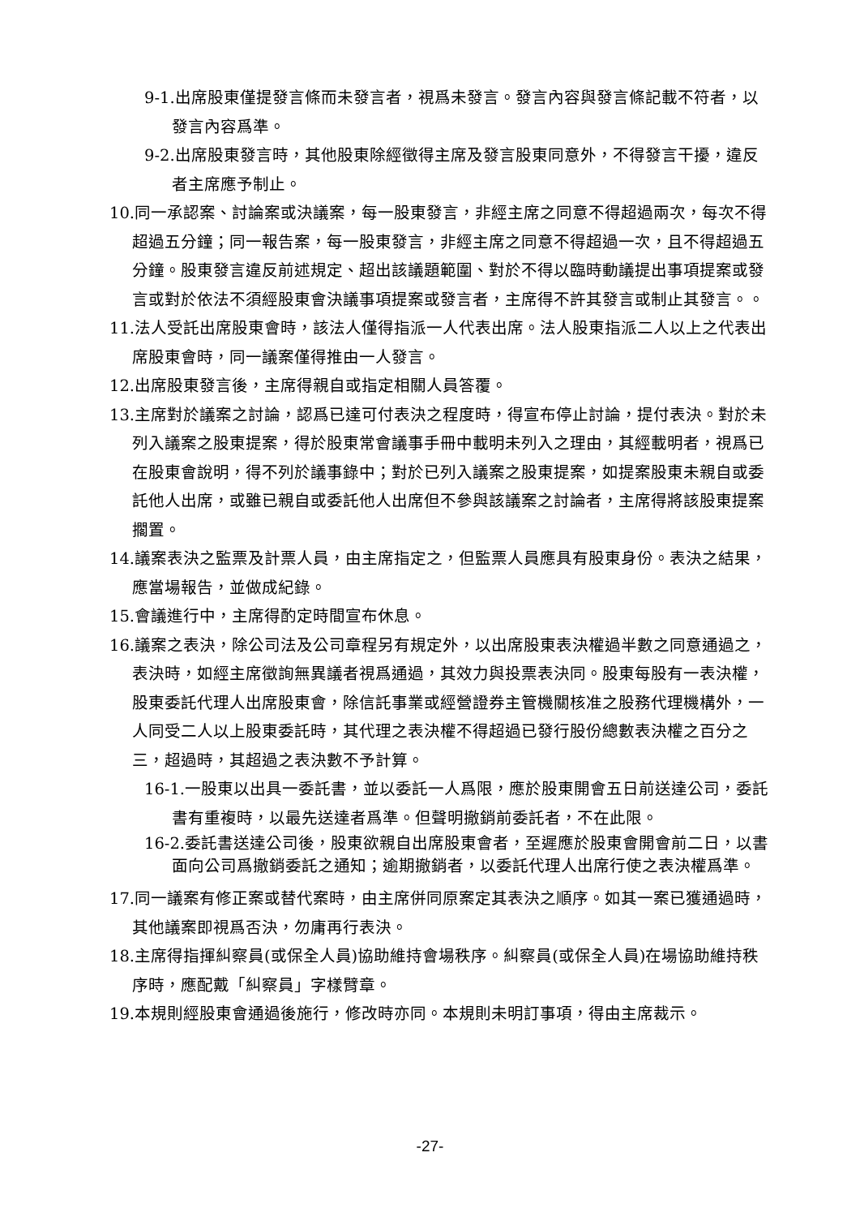9-1.出席股東僅提發言條而未發言者，視爲未發言。發言內容與發言條記載不符者，以發言內容爲準。
9-2.出席股東發言時，其他股東除經徵得主席及發言股東同意外，不得發言干擾，違反者主席應予制止。
10.同一承認案、討論案或決議案，每一股東發言，非經主席之同意不得超過兩次，每次不得超過五分鐘；同一報告案，每一股東發言，非經主席之同意不得超過一次，且不得超過五分鐘。股東發言違反前述規定、超出該議題範圍、對於不得以臨時動議提出事項提案或發言或對於依法不須經股東會決議事項提案或發言者，主席得不許其發言或制止其發言。。
11.法人受託出席股東會時，該法人僅得指派一人代表出席。法人股東指派二人以上之代表出席股東會時，同一議案僅得推由一人發言。
12.出席股東發言後，主席得親自或指定相關人員答覆。
13.主席對於議案之討論，認爲已達可付表決之程度時，得宣布停止討論，提付表決。對於未列入議案之股東提案，得於股東常會議事手冊中載明未列入之理由，其經載明者，視爲已在股東會說明，得不列於議事錄中；對於已列入議案之股東提案，如提案股東未親自或委託他人出席，或雖已親自或委託他人出席但不參與該議案之討論者，主席得將該股東提案擱置。
14.議案表決之監票及計票人員，由主席指定之，但監票人員應具有股東身份。表決之結果，應當場報告，並做成紀錄。
15.會議進行中，主席得酌定時間宣布休息。
16.議案之表決，除公司法及公司章程另有規定外，以出席股東表決權過半數之同意通過之，表決時，如經主席徵詢無異議者視爲通過，其效力與投票表決同。股東每股有一表決權，股東委託代理人出席股東會，除信託事業或經營證券主管機關核准之股務代理機構外，一人同受二人以上股東委託時，其代理之表決權不得超過已發行股份總數表決權之百分之三，超過時，其超過之表決數不予計算。
16-1.一股東以出具一委託書，並以委託一人爲限，應於股東開會五日前送達公司，委託書有重複時，以最先送達者爲準。但聲明撤銷前委託者，不在此限。
16-2.委託書送達公司後，股東欲親自出席股東會者，至遲應於股東會開會前二日，以書面向公司爲撤銷委託之通知；逾期撤銷者，以委託代理人出席行使之表決權爲準。
17.同一議案有修正案或替代案時，由主席併同原案定其表決之順序。如其一案已獲通過時，其他議案即視爲否決，勿庸再行表決。
18.主席得指揮糾察員(或保全人員)協助維持會場秩序。糾察員(或保全人員)在場協助維持秩序時，應配戴「糾察員」字樣臂章。
19.本規則經股東會通過後施行，修改時亦同。本規則未明訂事項，得由主席裁示。
-27-